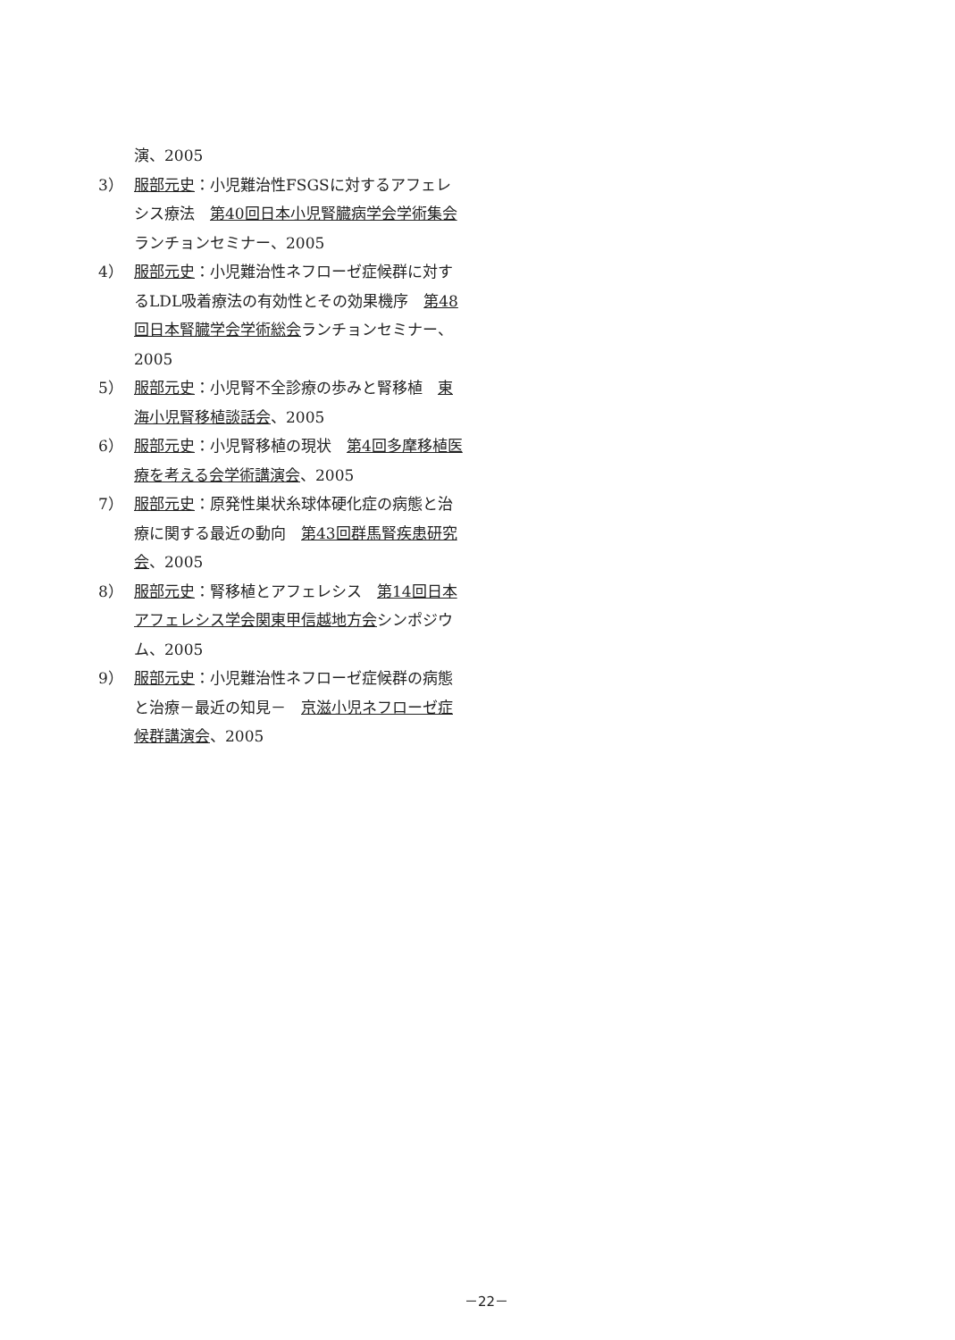演、2005
3） 服部元史：小児難治性FSGSに対するアフェレシス療法　第40回日本小児腎臓病学会学術集会ランチョンセミナー、2005
4） 服部元史：小児難治性ネフローゼ症候群に対するLDL吸着療法の有効性とその効果機序　第48回日本腎臓学会学術総会ランチョンセミナー、2005
5） 服部元史：小児腎不全診療の歩みと腎移植　東海小児腎移植談話会、2005
6） 服部元史：小児腎移植の現状　第4回多摩移植医療を考える会学術講演会、2005
7） 服部元史：原発性巣状糸球体硬化症の病態と治療に関する最近の動向　第43回群馬腎疾患研究会、2005
8） 服部元史：腎移植とアフェレシス　第14回日本アフェレシス学会関東甲信越地方会シンポジウム、2005
9） 服部元史：小児難治性ネフローゼ症候群の病態と治療－最近の知見－　京滋小児ネフローゼ症候群講演会、2005
－22－